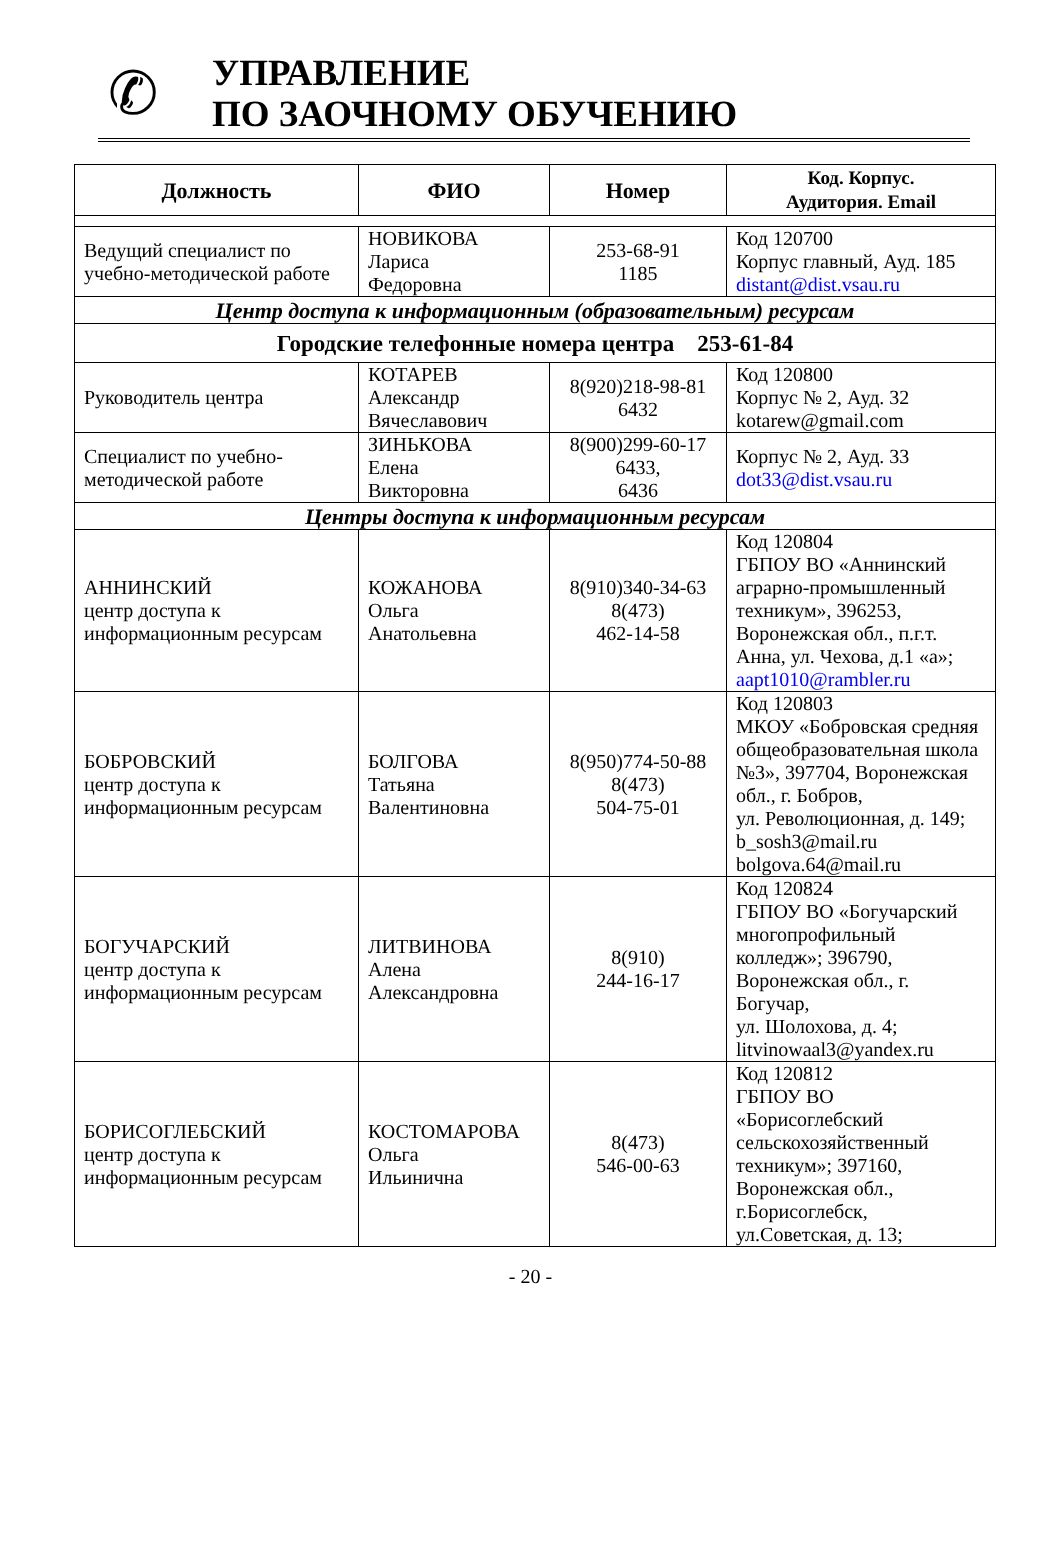✆
УПРАВЛЕНИЕ
ПО ЗАОЧНОМУ ОБУЧЕНИЮ
| Должность | ФИО | Номер | Код. Корпус. Аудитория. Email |
| --- | --- | --- | --- |
| Ведущий специалист по учебно-методической работе | НОВИКОВА Лариса Федоровна | 253-68-91 1185 | Код 120700 Корпус главный, Ауд. 185 distant@dist.vsau.ru |
| Центр доступа к информационным (образовательным) ресурсам | | | |
| Городские телефонные номера центра 253-61-84 | | | |
| Руководитель центра | КОТАРЕВ Александр Вячеславович | 8(920)218-98-81 6432 | Код 120800 Корпус № 2, Ауд. 32 kotarew@gmail.com |
| Специалист по учебно-методической работе | ЗИНЬКОВА Елена Викторовна | 8(900)299-60-17 6433, 6436 | Корпус № 2, Ауд. 33 dot33@dist.vsau.ru |
| Центры доступа к информационным ресурсам | | | |
| АННИНСКИЙ центр доступа к информационным ресурсам | КОЖАНОВА Ольга Анатольевна | 8(910)340-34-63 8(473) 462-14-58 | Код 120804 ГБПОУ ВО «Аннинский аграрно-промышленный техникум», 396253, Воронежская обл., п.г.т. Анна, ул. Чехова, д.1 «а»; aapt1010@rambler.ru |
| БОБРОВСКИЙ центр доступа к информационным ресурсам | БОЛГОВА Татьяна Валентиновна | 8(950)774-50-88 8(473) 504-75-01 | Код 120803 МКОУ «Бобровская средняя общеобразовательная школа №3», 397704, Воронежская обл., г. Бобров, ул. Революционная, д. 149; b_sosh3@mail.ru bolgova.64@mail.ru |
| БОГУЧАРСКИЙ центр доступа к информационным ресурсам | ЛИТВИНОВА Алена Александровна | 8(910) 244-16-17 | Код 120824 ГБПОУ ВО «Богучарский многопрофильный колледж»; 396790, Воронежская обл., г. Богучар, ул. Шолохова, д. 4; litvinowaal3@yandex.ru |
| БОРИСОГЛЕБСКИЙ центр доступа к информационным ресурсам | КОСТОМАРОВА Ольга Ильинична | 8(473) 546-00-63 | Код 120812 ГБПОУ ВО «Борисоглебский сельскохозяйственный техникум»; 397160, Воронежская обл., г.Борисоглебск, ул.Советская, д. 13; |
- 20 -